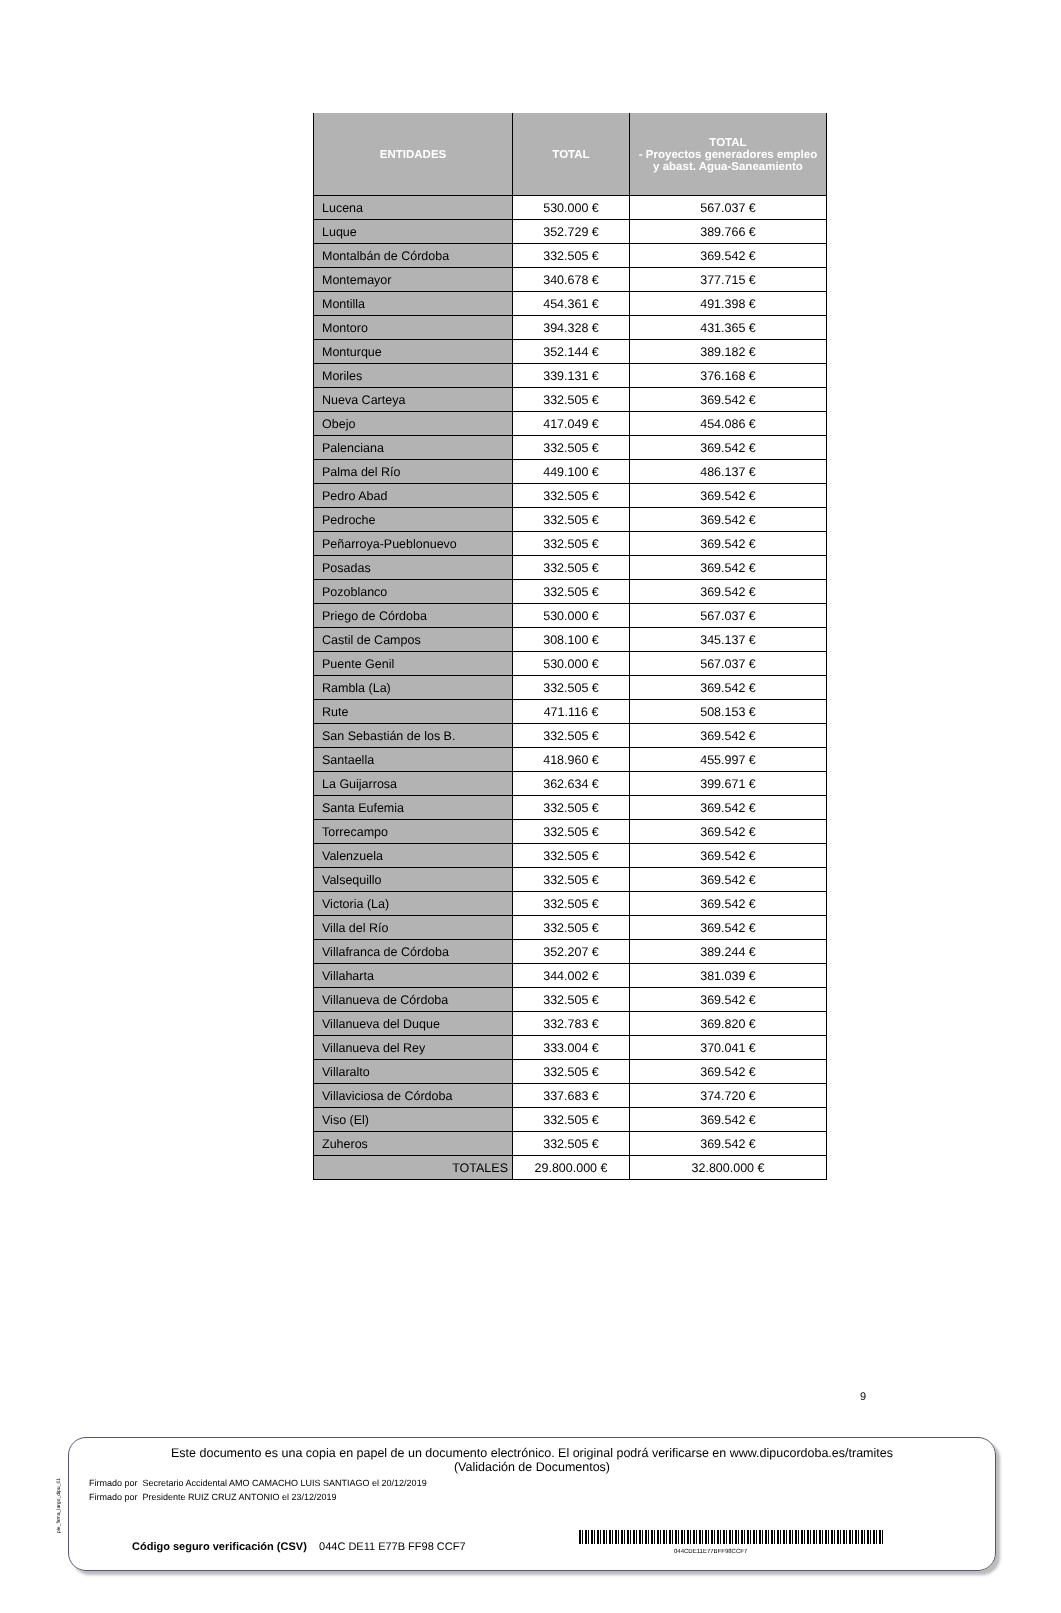| ENTIDADES | TOTAL | TOTAL - Proyectos generadores empleo y abast. Agua-Saneamiento |
| --- | --- | --- |
| Lucena | 530.000 € | 567.037 € |
| Luque | 352.729 € | 389.766 € |
| Montalbán de Córdoba | 332.505 € | 369.542 € |
| Montemayor | 340.678 € | 377.715 € |
| Montilla | 454.361 € | 491.398 € |
| Montoro | 394.328 € | 431.365 € |
| Monturque | 352.144 € | 389.182 € |
| Moriles | 339.131 € | 376.168 € |
| Nueva Carteya | 332.505 € | 369.542 € |
| Obejo | 417.049 € | 454.086 € |
| Palenciana | 332.505 € | 369.542 € |
| Palma del Río | 449.100 € | 486.137 € |
| Pedro Abad | 332.505 € | 369.542 € |
| Pedroche | 332.505 € | 369.542 € |
| Peñarroya-Pueblonuevo | 332.505 € | 369.542 € |
| Posadas | 332.505 € | 369.542 € |
| Pozoblanco | 332.505 € | 369.542 € |
| Priego de Córdoba | 530.000 € | 567.037 € |
| Castil de Campos | 308.100 € | 345.137 € |
| Puente Genil | 530.000 € | 567.037 € |
| Rambla (La) | 332.505 € | 369.542 € |
| Rute | 471.116 € | 508.153 € |
| San Sebastián de los B. | 332.505 € | 369.542 € |
| Santaella | 418.960 € | 455.997 € |
| La Guijarrosa | 362.634 € | 399.671 € |
| Santa Eufemia | 332.505 € | 369.542 € |
| Torrecampo | 332.505 € | 369.542 € |
| Valenzuela | 332.505 € | 369.542 € |
| Valsequillo | 332.505 € | 369.542 € |
| Victoria (La) | 332.505 € | 369.542 € |
| Villa del Río | 332.505 € | 369.542 € |
| Villafranca de Córdoba | 352.207 € | 389.244 € |
| Villaharta | 344.002 € | 381.039 € |
| Villanueva de Córdoba | 332.505 € | 369.542 € |
| Villanueva del Duque | 332.783 € | 369.820 € |
| Villanueva del Rey | 333.004 € | 370.041 € |
| Villaralto | 332.505 € | 369.542 € |
| Villaviciosa de Córdoba | 337.683 € | 374.720 € |
| Viso (El) | 332.505 € | 369.542 € |
| Zuheros | 332.505 € | 369.542 € |
| TOTALES | 29.800.000 € | 32.800.000 € |
9
pie_firma_largo_dipu_01
Este documento es una copia en papel de un documento electrónico. El original podrá verificarse en www.dipucordoba.es/tramites
(Validación de Documentos)
Firmado por Secretario Accidental AMO CAMACHO LUIS SANTIAGO el 20/12/2019
Firmado por Presidente RUIZ CRUZ ANTONIO el 23/12/2019
Código seguro verificación (CSV) 044C DE11 E77B FF98 CCF7
044CDE11E77BFF98CCF7